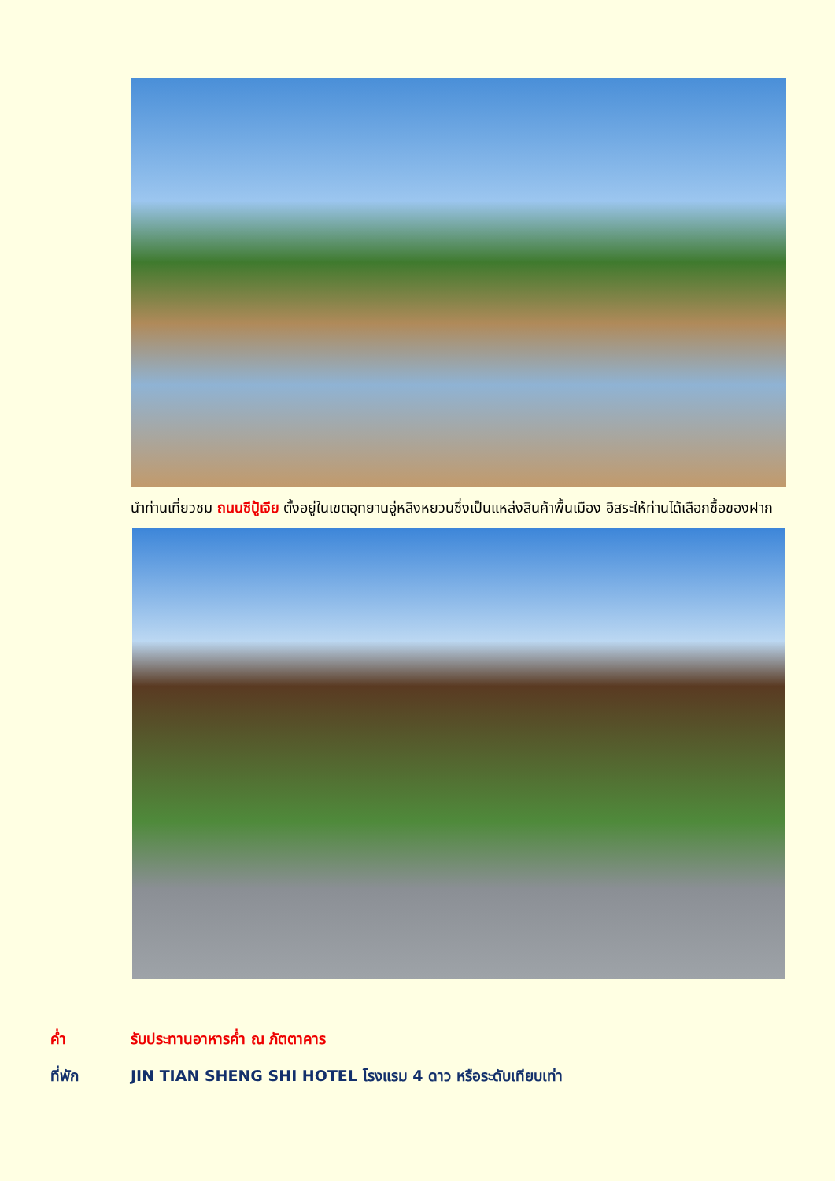นำท่านเที่ยวชม ถนนซีปู้เจีย ตั้งอยู่ในเขตอุทยานอู่หลิงหยวนซึ่งเป็นแหล่งสินค้าพื้นเมือง อิสระให้ท่านได้เลือกซื้อของฝาก
ค่ำ รับประทานอาหารค่ำ ณ ภัตตาคาร
ที่พัก JIN TIAN SHENG SHI HOTEL โรงแรม 4 ดาว หรือระดับเทียบเท่า